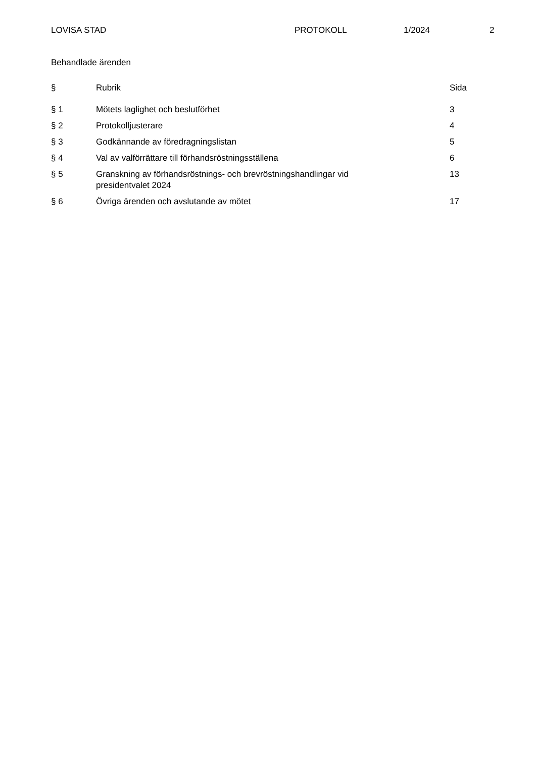LOVISA STAD PROTOKOLL 1/2024 2
Behandlade ärenden
| § | Rubrik | Sida |
| --- | --- | --- |
| § 1 | Mötets laglighet och beslutförhet | 3 |
| § 2 | Protokolljusterare | 4 |
| § 3 | Godkännande av föredragningslistan | 5 |
| § 4 | Val av valförrättare till förhandsröstningsställena | 6 |
| § 5 | Granskning av förhandsröstnings- och brevröstningshandlingar vid presidentvalet 2024 | 13 |
| § 6 | Övriga ärenden och avslutande av mötet | 17 |